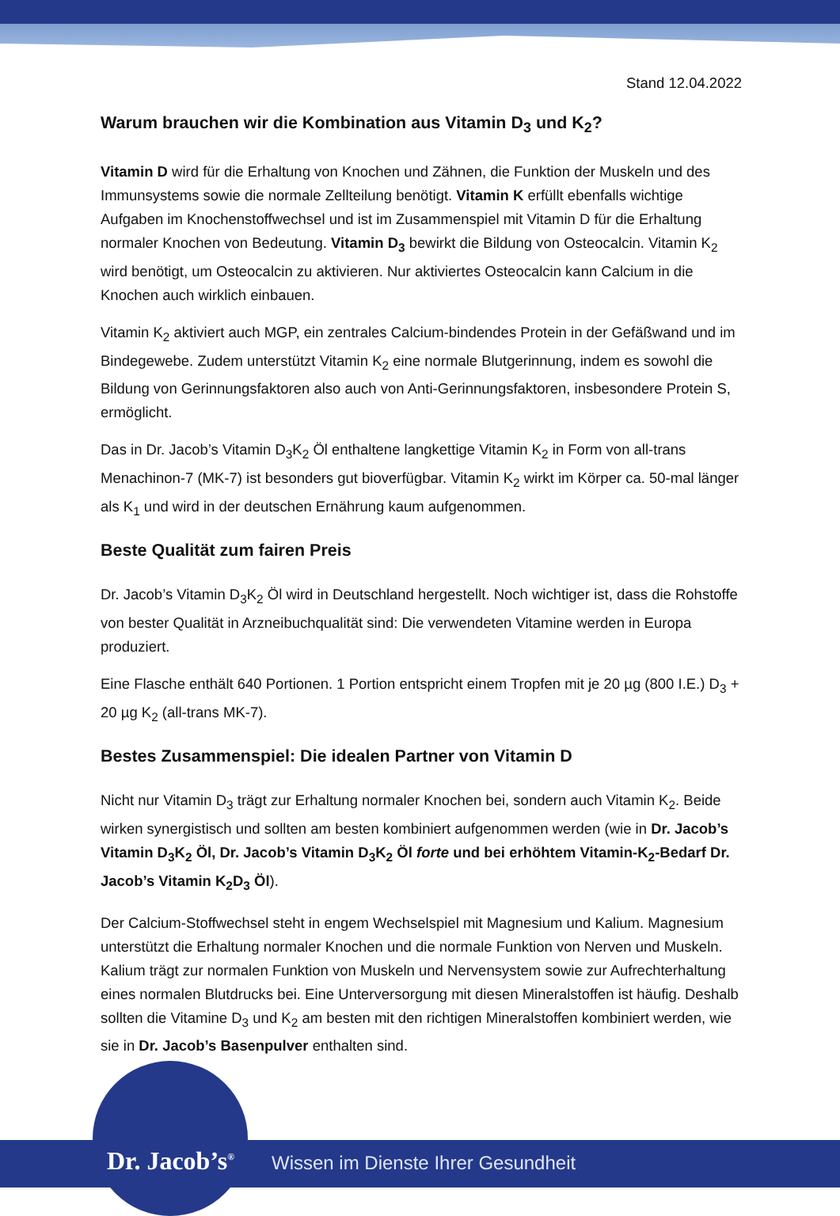Stand 12.04.2022
Warum brauchen wir die Kombination aus Vitamin D<sub>3</sub> und K<sub>2</sub>?
Vitamin D wird für die Erhaltung von Knochen und Zähnen, die Funktion der Muskeln und des Immunsystems sowie die normale Zellteilung benötigt. Vitamin K erfüllt ebenfalls wichtige Aufgaben im Knochenstoffwechsel und ist im Zusammenspiel mit Vitamin D für die Erhaltung normaler Knochen von Bedeutung. Vitamin D<sub>3</sub> bewirkt die Bildung von Osteocalcin. Vitamin K<sub>2</sub> wird benötigt, um Osteocalcin zu aktivieren. Nur aktiviertes Osteocalcin kann Calcium in die Knochen auch wirklich einbauen.
Vitamin K<sub>2</sub> aktiviert auch MGP, ein zentrales Calcium-bindendes Protein in der Gefäßwand und im Bindegewebe. Zudem unterstützt Vitamin K<sub>2</sub> eine normale Blutgerinnung, indem es sowohl die Bildung von Gerinnungsfaktoren also auch von Anti-Gerinnungsfaktoren, insbesondere Protein S, ermöglicht.
Das in Dr. Jacob’s Vitamin D<sub>3</sub>K<sub>2</sub> Öl enthaltene langkettige Vitamin K<sub>2</sub> in Form von all-trans Menachinon-7 (MK-7) ist besonders gut bioverfügbar. Vitamin K<sub>2</sub> wirkt im Körper ca. 50-mal länger als K<sub>1</sub> und wird in der deutschen Ernährung kaum aufgenommen.
Beste Qualität zum fairen Preis
Dr. Jacob’s Vitamin D<sub>3</sub>K<sub>2</sub> Öl wird in Deutschland hergestellt. Noch wichtiger ist, dass die Rohstoffe von bester Qualität in Arzneibuchqualität sind: Die verwendeten Vitamine werden in Europa produziert.
Eine Flasche enthält 640 Portionen. 1 Portion entspricht einem Tropfen mit je 20 µg (800 I.E.) D<sub>3</sub> + 20 µg K<sub>2</sub> (all-trans MK-7).
Bestes Zusammenspiel: Die idealen Partner von Vitamin D
Nicht nur Vitamin D<sub>3</sub> trägt zur Erhaltung normaler Knochen bei, sondern auch Vitamin K<sub>2</sub>. Beide wirken synergistisch und sollten am besten kombiniert aufgenommen werden (wie in Dr. Jacob’s Vitamin D<sub>3</sub>K<sub>2</sub> Öl, Dr. Jacob’s Vitamin D<sub>3</sub>K<sub>2</sub> Öl forte und bei erhöhtem Vitamin-K<sub>2</sub>-Bedarf Dr. Jacob’s Vitamin K<sub>2</sub>D<sub>3</sub> Öl).
Der Calcium-Stoffwechsel steht in engem Wechselspiel mit Magnesium und Kalium. Magnesium unterstützt die Erhaltung normaler Knochen und die normale Funktion von Nerven und Muskeln. Kalium trägt zur normalen Funktion von Muskeln und Nervensystem sowie zur Aufrechterhaltung eines normalen Blutdrucks bei. Eine Unterversorgung mit diesen Mineralstoffen ist häufig. Deshalb sollten die Vitamine D<sub>3</sub> und K<sub>2</sub> am besten mit den richtigen Mineralstoffen kombiniert werden, wie sie in Dr. Jacob’s Basenpulver enthalten sind.
Dr. Jacob’s<sup>®</sup>
Wissen im Dienste Ihrer Gesundheit